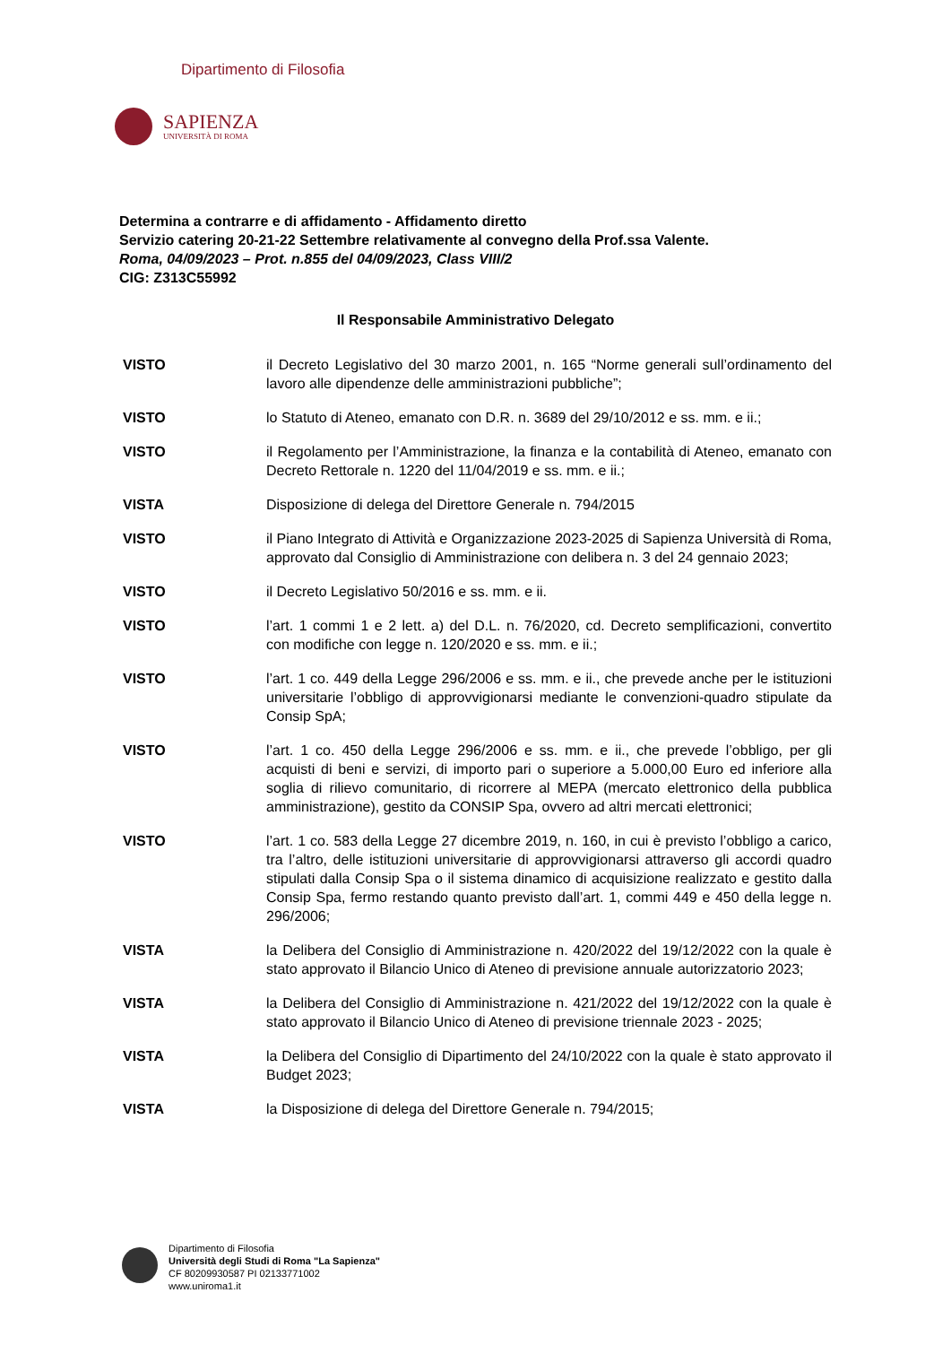Dipartimento di Filosofia
SAPIENZA
UNIVERSITÀ DI ROMA
Determina a contrarre e di affidamento - Affidamento diretto
Servizio catering 20-21-22 Settembre relativamente al convegno della Prof.ssa Valente.
Roma, 04/09/2023 – Prot. n.855 del 04/09/2023, Class VIII/2
CIG: Z313C55992
Il Responsabile Amministrativo Delegato
VISTO il Decreto Legislativo del 30 marzo 2001, n. 165 “Norme generali sull’ordinamento del lavoro alle dipendenze delle amministrazioni pubbliche”;
VISTO lo Statuto di Ateneo, emanato con D.R. n. 3689 del 29/10/2012 e ss. mm. e ii.;
VISTO il Regolamento per l’Amministrazione, la finanza e la contabilità di Ateneo, emanato con Decreto Rettorale n. 1220 del 11/04/2019 e ss. mm. e ii.;
VISTA Disposizione di delega del Direttore Generale n. 794/2015
VISTO il Piano Integrato di Attività e Organizzazione 2023-2025 di Sapienza Università di Roma, approvato dal Consiglio di Amministrazione con delibera n. 3 del 24 gennaio 2023;
VISTO il Decreto Legislativo 50/2016 e ss. mm. e ii.
VISTO l’art. 1 commi 1 e 2 lett. a) del D.L. n. 76/2020, cd. Decreto semplificazioni, convertito con modifiche con legge n. 120/2020 e ss. mm. e ii.;
VISTO l’art. 1 co. 449 della Legge 296/2006 e ss. mm. e ii., che prevede anche per le istituzioni universitarie l’obbligo di approvvigionarsi mediante le convenzioni-quadro stipulate da Consip SpA;
VISTO l’art. 1 co. 450 della Legge 296/2006 e ss. mm. e ii., che prevede l’obbligo, per gli acquisti di beni e servizi, di importo pari o superiore a 5.000,00 Euro ed inferiore alla soglia di rilievo comunitario, di ricorrere al MEPA (mercato elettronico della pubblica amministrazione), gestito da CONSIP Spa, ovvero ad altri mercati elettronici;
VISTO l’art. 1 co. 583 della Legge 27 dicembre 2019, n. 160, in cui è previsto l’obbligo a carico, tra l’altro, delle istituzioni universitarie di approvvigionarsi attraverso gli accordi quadro stipulati dalla Consip Spa o il sistema dinamico di acquisizione realizzato e gestito dalla Consip Spa, fermo restando quanto previsto dall’art. 1, commi 449 e 450 della legge n. 296/2006;
VISTA la Delibera del Consiglio di Amministrazione n. 420/2022 del 19/12/2022 con la quale è stato approvato il Bilancio Unico di Ateneo di previsione annuale autorizzatorio 2023;
VISTA la Delibera del Consiglio di Amministrazione n. 421/2022 del 19/12/2022 con la quale è stato approvato il Bilancio Unico di Ateneo di previsione triennale 2023 - 2025;
VISTA la Delibera del Consiglio di Dipartimento del 24/10/2022 con la quale è stato approvato il Budget 2023;
VISTA la Disposizione di delega del Direttore Generale n. 794/2015;
Dipartimento di Filosofia
Università degli Studi di Roma "La Sapienza"
CF 80209930587 PI 02133771002
www.uniroma1.it